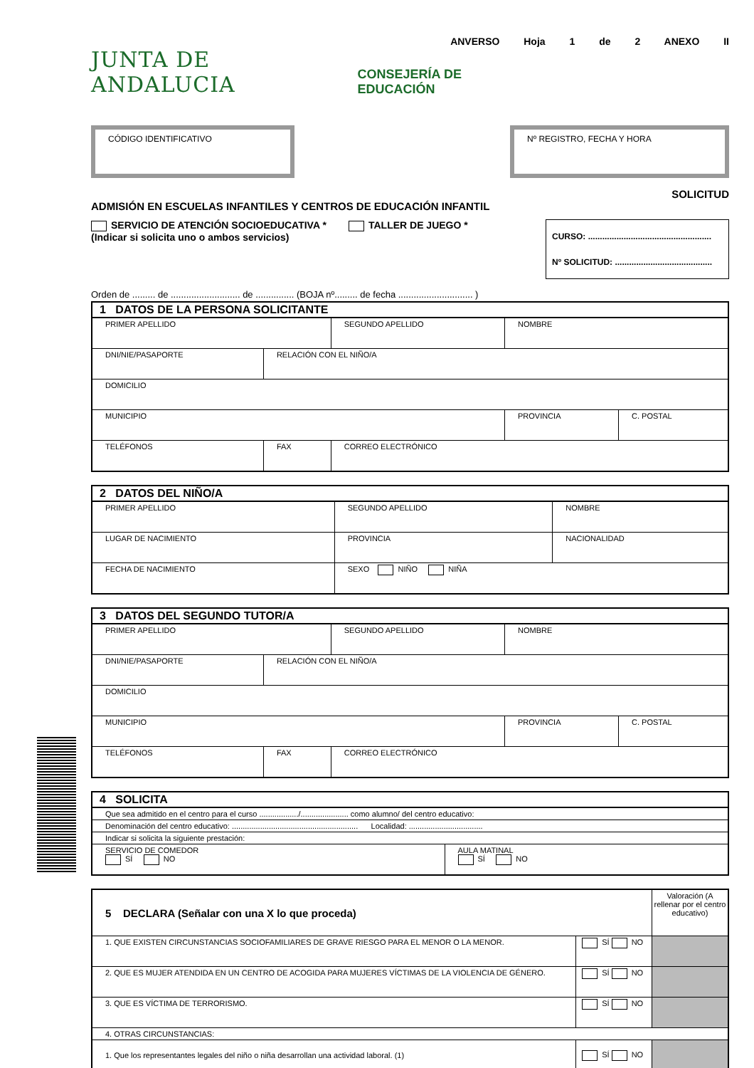ANVERSO Hoja 1 de 2 ANEXO II
JUNTA DE ANDALUCIA CONSEJERÍA DE EDUCACIÓN
CÓDIGO IDENTIFICATIVO Nº REGISTRO, FECHA Y HORA
SOLICITUD
ADMISIÓN EN ESCUELAS INFANTILES Y CENTROS DE EDUCACIÓN INFANTIL
SERVICIO DE ATENCIÓN SOCIOEDUCATIVA * TALLER DE JUEGO *
(Indicar si solicita uno o ambos servicios)
CURSO: ....................................................
Nº SOLICITUD: .........................................
Orden de ......... de ........................... de ............... (BOJA nº......... de fecha ............................. )
| 1 DATOS DE LA PERSONA SOLICITANTE | | | | |
| PRIMER APELLIDO | | SEGUNDO APELLIDO | NOMBRE | |
| DNI/NIE/PASAPORTE | RELACIÓN CON EL NIÑO/A | | | |
| DOMICILIO | | | | |
| MUNICIPIO | | | PROVINCIA | C. POSTAL |
| TELÉFONOS | FAX | CORREO ELECTRÓNICO | | |
| 2 DATOS DEL NIÑO/A | | |
| PRIMER APELLIDO | SEGUNDO APELLIDO | NOMBRE |
| LUGAR DE NACIMIENTO | PROVINCIA | NACIONALIDAD |
| FECHA DE NACIMIENTO | SEXO NIÑO NIÑA | |
| 3 DATOS DEL SEGUNDO TUTOR/A | | | | |
| PRIMER APELLIDO | | SEGUNDO APELLIDO | NOMBRE | |
| DNI/NIE/PASAPORTE | RELACIÓN CON EL NIÑO/A | | | |
| DOMICILIO | | | | |
| MUNICIPIO | | | PROVINCIA | C. POSTAL |
| TELÉFONOS | FAX | CORREO ELECTRÓNICO | | |
| 4 SOLICITA | |
| Que sea admitido en el centro para el curso ................../...................... como alumno/ del centro educativo: | |
| Denominación del centro educativo: .......................................................... Localidad: .................................. | |
| Indicar si solicita la siguiente prestación: | |
| SERVICIO DE COMEDOR SÍ NO | AULA MATINAL SÍ NO |
| 5 DECLARA (Señalar con una X lo que proceda) | | Valoración (A rellenar por el centro educativo) |
| 1. QUE EXISTEN CIRCUNSTANCIAS SOCIOFAMILIARES DE GRAVE RIESGO PARA EL MENOR O LA MENOR. | SÍ NO | |
| 2. QUE ES MUJER ATENDIDA EN UN CENTRO DE ACOGIDA PARA MUJERES VÍCTIMAS DE LA VIOLENCIA DE GÉNERO. | SÍ NO | |
| 3. QUE ES VÍCTIMA DE TERRORISMO. | SÍ NO | |
| 4. OTRAS CIRCUNSTANCIAS: | | |
| 1. Que los representantes legales del niño o niña desarrollan una actividad laboral. (1) | SÍ NO | |